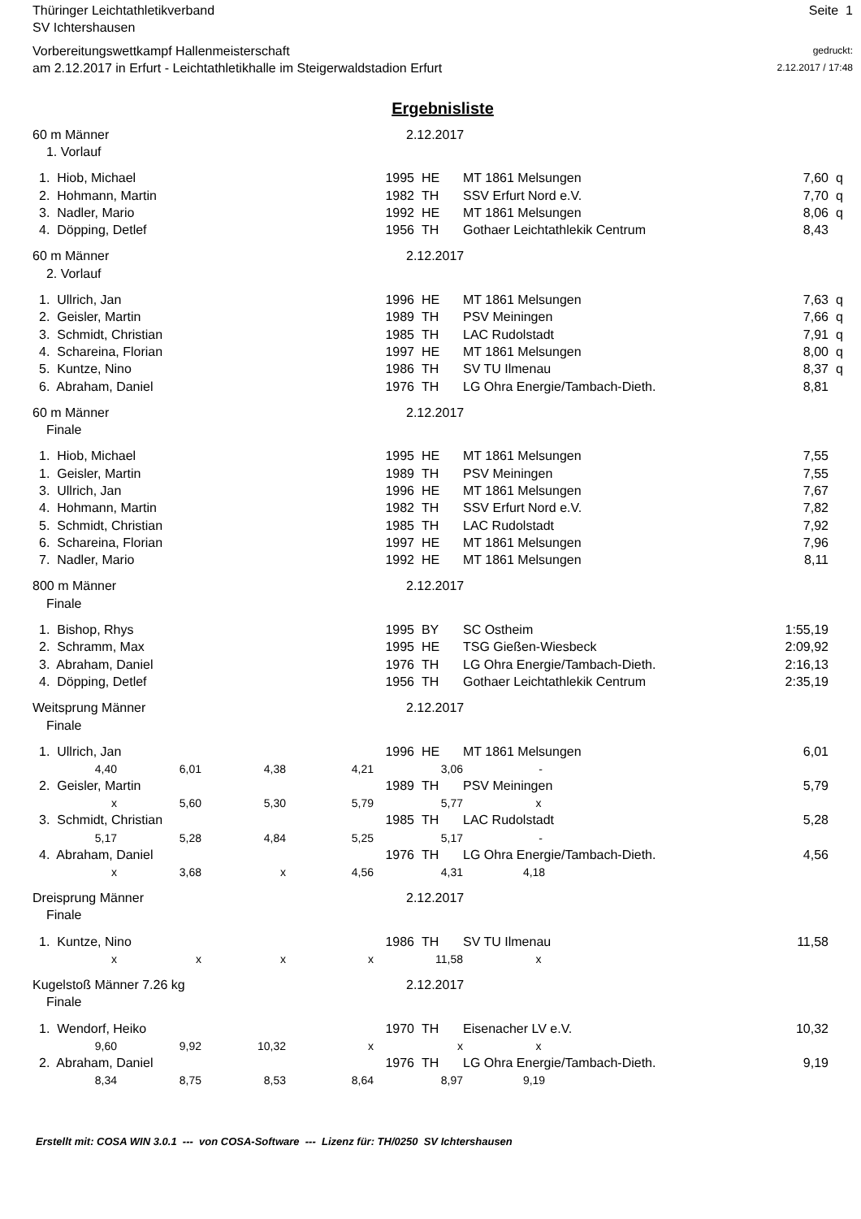Thüringer Leichtathletikverband
SV Ichtershausen
Seite 1
Vorbereitungswettkampf Hallenmeisterschaft
am 2.12.2017 in Erfurt - Leichtathletikhalle im Steigerwaldstadion Erfurt
gedruckt:
2.12.2017 / 17:48
Ergebnisliste
| 60 m Männer | | | | | 2.12.2017 | | | | |
| | 1. Vorlauf | | | | | | | | |
| | 1. Hiob, Michael | | | 1995 | | HE | MT 1861 Melsungen | 7,60 | q |
| | 2. Hohmann, Martin | | | 1982 | | TH | SSV Erfurt Nord e.V. | 7,70 | q |
| | 3. Nadler, Mario | | | 1992 | | HE | MT 1861 Melsungen | 8,06 | q |
| | 4. Döpping, Detlef | | | 1956 | | TH | Gothaer Leichtathlekik Centrum | 8,43 | |
| 60 m Männer | | | | | 2.12.2017 | | | | |
| | 2. Vorlauf | | | | | | | | |
| | 1. Ullrich, Jan | | | 1996 | | HE | MT 1861 Melsungen | 7,63 | q |
| | 2. Geisler, Martin | | | 1989 | | TH | PSV Meiningen | 7,66 | q |
| | 3. Schmidt, Christian | | | 1985 | | TH | LAC Rudolstadt | 7,91 | q |
| | 4. Schareina, Florian | | | 1997 | | HE | MT 1861 Melsungen | 8,00 | q |
| | 5. Kuntze, Nino | | | 1986 | | TH | SV TU Ilmenau | 8,37 | q |
| | 6. Abraham, Daniel | | | 1976 | | TH | LG Ohra Energie/Tambach-Dieth. | 8,81 | |
| 60 m Männer | | | | | 2.12.2017 | | | | |
| | Finale | | | | | | | | |
| | 1. Hiob, Michael | | | 1995 | | HE | MT 1861 Melsungen | 7,55 | |
| | 1. Geisler, Martin | | | 1989 | | TH | PSV Meiningen | 7,55 | |
| | 3. Ullrich, Jan | | | 1996 | | HE | MT 1861 Melsungen | 7,67 | |
| | 4. Hohmann, Martin | | | 1982 | | TH | SSV Erfurt Nord e.V. | 7,82 | |
| | 5. Schmidt, Christian | | | 1985 | | TH | LAC Rudolstadt | 7,92 | |
| | 6. Schareina, Florian | | | 1997 | | HE | MT 1861 Melsungen | 7,96 | |
| | 7. Nadler, Mario | | | 1992 | | HE | MT 1861 Melsungen | 8,11 | |
| 800 m Männer | | | | | 2.12.2017 | | | | |
| | Finale | | | | | | | | |
| | 1. Bishop, Rhys | | | 1995 | | BY | SC Ostheim | 1:55,19 | |
| | 2. Schramm, Max | | | 1995 | | HE | TSG Gießen-Wiesbeck | 2:09,92 | |
| | 3. Abraham, Daniel | | | 1976 | | TH | LG Ohra Energie/Tambach-Dieth. | 2:16,13 | |
| | 4. Döpping, Detlef | | | 1956 | | TH | Gothaer Leichtathlekik Centrum | 2:35,19 | |
| Weitsprung Männer | | | | | 2.12.2017 | | | | |
| | Finale | | | | | | | | |
| | 1. Ullrich, Jan | | | 1996 | | HE | MT 1861 Melsungen | 6,01 | |
| | 4,40 | 6,01 | 4,38 | 4,21 | | 3,06 | - | | |
| | 2. Geisler, Martin | | | 1989 | | TH | PSV Meiningen | 5,79 | |
| | x | 5,60 | 5,30 | 5,79 | | 5,77 | x | | |
| | 3. Schmidt, Christian | | | 1985 | | TH | LAC Rudolstadt | 5,28 | |
| | 5,17 | 5,28 | 4,84 | 5,25 | | 5,17 | - | | |
| | 4. Abraham, Daniel | | | 1976 | | TH | LG Ohra Energie/Tambach-Dieth. | 4,56 | |
| | x | 3,68 | x | 4,56 | | 4,31 | 4,18 | | |
| Dreisprung Männer | | | | | 2.12.2017 | | | | |
| | Finale | | | | | | | | |
| | 1. Kuntze, Nino | | | 1986 | | TH | SV TU Ilmenau | 11,58 | |
| | x | x | x | x | | 11,58 | x | | |
| Kugelstoß Männer 7.26 kg | | | | | 2.12.2017 | | | | |
| | Finale | | | | | | | | |
| | 1. Wendorf, Heiko | | | 1970 | | TH | Eisenacher LV e.V. | 10,32 | |
| | 9,60 | 9,92 | 10,32 | x | | x | x | | |
| | 2. Abraham, Daniel | | | 1976 | | TH | LG Ohra Energie/Tambach-Dieth. | 9,19 | |
| | 8,34 | 8,75 | 8,53 | 8,64 | | 8,97 | 9,19 | | |
Erstellt mit: COSA WIN 3.0.1 --- von COSA-Software --- Lizenz für: TH/0250 SV Ichtershausen